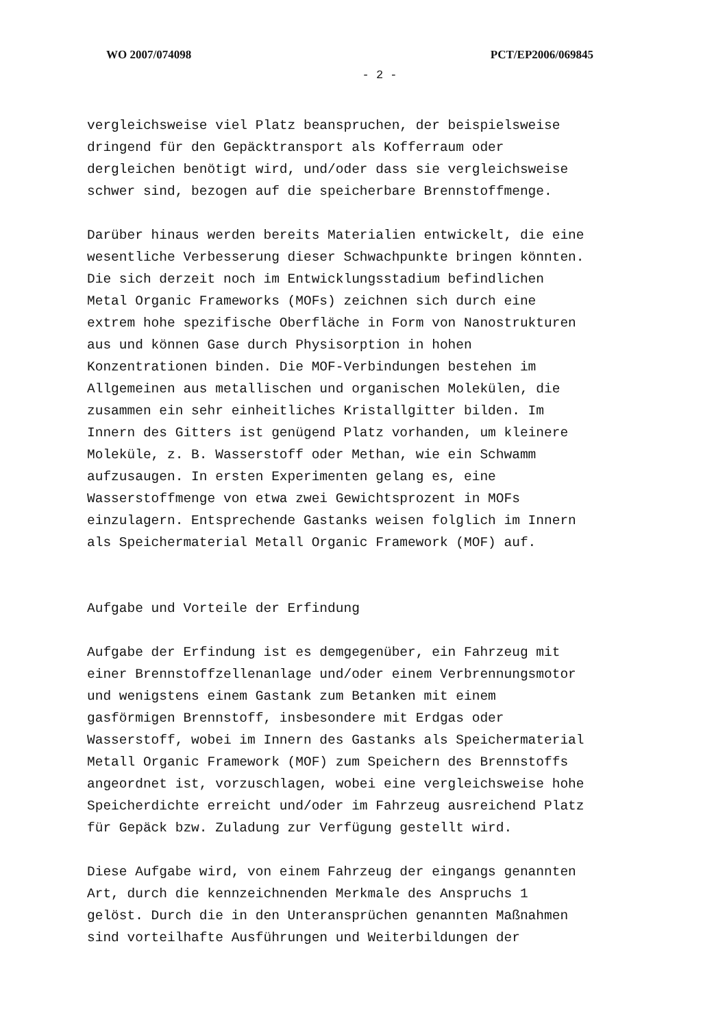WO 2007/074098 PCT/EP2006/069845
- 2 -
vergleichsweise viel Platz beanspruchen, der beispielsweise dringend für den Gepäcktransport als Kofferraum oder dergleichen benötigt wird, und/oder dass sie vergleichsweise schwer sind, bezogen auf die speicherbare Brennstoffmenge.
Darüber hinaus werden bereits Materialien entwickelt, die eine wesentliche Verbesserung dieser Schwachpunkte bringen könnten. Die sich derzeit noch im Entwicklungsstadium befindlichen Metal Organic Frameworks (MOFs) zeichnen sich durch eine extrem hohe spezifische Oberfläche in Form von Nanostrukturen aus und können Gase durch Physisorption in hohen Konzentrationen binden. Die MOF-Verbindungen bestehen im Allgemeinen aus metallischen und organischen Molekülen, die zusammen ein sehr einheitliches Kristallgitter bilden. Im Innern des Gitters ist genügend Platz vorhanden, um kleinere Moleküle, z. B. Wasserstoff oder Methan, wie ein Schwamm aufzusaugen. In ersten Experimenten gelang es, eine Wasserstoffmenge von etwa zwei Gewichtsprozent in MOFs einzulagern. Entsprechende Gastanks weisen folglich im Innern als Speichermaterial Metall Organic Framework (MOF) auf.
Aufgabe und Vorteile der Erfindung
Aufgabe der Erfindung ist es demgegenüber, ein Fahrzeug mit einer Brennstoffzellenanlage und/oder einem Verbrennungsmotor und wenigstens einem Gastank zum Betanken mit einem gasförmigen Brennstoff, insbesondere mit Erdgas oder Wasserstoff, wobei im Innern des Gastanks als Speichermaterial Metall Organic Framework (MOF) zum Speichern des Brennstoffs angeordnet ist, vorzuschlagen, wobei eine vergleichsweise hohe Speicherdichte erreicht und/oder im Fahrzeug ausreichend Platz für Gepäck bzw. Zuladung zur Verfügung gestellt wird.
Diese Aufgabe wird, von einem Fahrzeug der eingangs genannten Art, durch die kennzeichnenden Merkmale des Anspruchs 1 gelöst. Durch die in den Unteransprüchen genannten Maßnahmen sind vorteilhafte Ausführungen und Weiterbildungen der